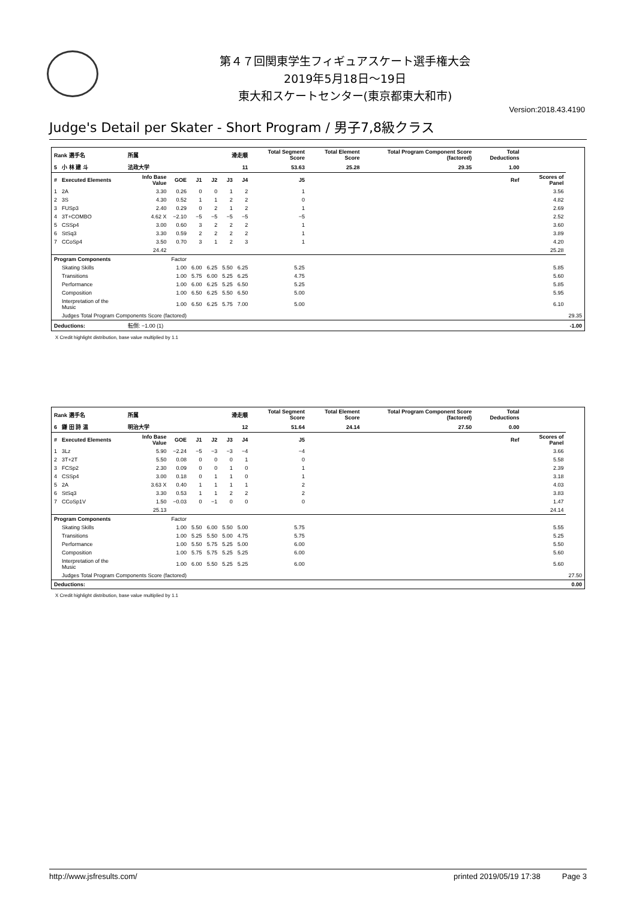第４７回関東学生フィギュアスケート選手権大会
2019年5月18日～19日
東大和スケートセンター(東京都東大和市)
Version:2018.43.4190
Judge's Detail per Skater - Short Program / 男子7,8級クラス
| Rank 選手名 | | 所属 | | 滑走順 | | | | Total Segment Score | | Total Element Score | Total Program Component Score (factored) | Total Deductions | | |
| --- | --- | --- | --- | --- | --- | --- | --- | --- | --- | --- | --- | --- | --- | --- |
| 5 | 小 林 建 斗 | 法政大学 | | 11 | | | | 53.63 | | 25.28 | 29.35 | 1.00 | | |
| # | Executed Elements | Info Base Value | GOE | J1 | J2 | J3 | J4 | J5 | Ref | | | | Scores of Panel | |
| 1 | 2A | 3.30 | 0.26 | 0 | 0 | 1 | 2 | 1 | | | | | 3.56 | |
| 2 | 3S | 4.30 | 0.52 | 1 | 1 | 2 | 2 | 0 | | | | | 4.82 | |
| 3 | FUSp3 | 2.40 | 0.29 | 0 | 2 | 1 | 2 | 1 | | | | | 2.69 | |
| 4 | 3T+COMBO | 4.62 X | −2.10 | −5 | −5 | −5 | −5 | −5 | | | | | 2.52 | |
| 5 | CSSp4 | 3.00 | 0.60 | 3 | 2 | 2 | 2 | 1 | | | | | 3.60 | |
| 6 | StSq3 | 3.30 | 0.59 | 2 | 2 | 2 | 2 | 1 | | | | | 3.89 | |
| 7 | CCoSp4 | 3.50 | 0.70 | 3 | 1 | 2 | 3 | 1 | | | | | 4.20 | |
| | | 24.42 | | | | | | | | | | | 25.28 | |
| Program Components | | | Factor | | | | | | | | | | | |
| | Skating Skills | | 1.00 | 6.00 | 6.25 | 5.50 | 6.25 | 5.25 | | | | | 5.85 | |
| | Transitions | | 1.00 | 5.75 | 6.00 | 5.25 | 6.25 | 4.75 | | | | | 5.60 | |
| | Performance | | 1.00 | 6.00 | 6.25 | 5.25 | 6.50 | 5.25 | | | | | 5.85 | |
| | Composition | | 1.00 | 6.50 | 6.25 | 5.50 | 6.50 | 5.00 | | | | | 5.95 | |
| | Interpretation of the Music | | 1.00 | 6.50 | 6.25 | 5.75 | 7.00 | 5.00 | | | | | 6.10 | |
| | Judges Total Program Components Score (factored) | | | | | | | | | | | | | 29.35 |
| Deductions: | | 転倒: −1.00 (1) | | | | | | | | | | | | -1.00 |
X Credit highlight distribution, base value multiplied by 1.1
| Rank 選手名 | | 所属 | | 滑走順 | | | | Total Segment Score | | Total Element Score | Total Program Component Score (factored) | Total Deductions | | |
| --- | --- | --- | --- | --- | --- | --- | --- | --- | --- | --- | --- | --- | --- | --- |
| 6 | 鎌 田 詩 温 | 明治大学 | | 12 | | | | 51.64 | | 24.14 | 27.50 | 0.00 | | |
| # | Executed Elements | Info Base Value | GOE | J1 | J2 | J3 | J4 | J5 | Ref | | | | Scores of Panel | |
| 1 | 3Lz | 5.90 | −2.24 | −5 | −3 | −3 | −4 | −4 | | | | | 3.66 | |
| 2 | 3T+2T | 5.50 | 0.08 | 0 | 0 | 0 | 1 | 0 | | | | | 5.58 | |
| 3 | FCSp2 | 2.30 | 0.09 | 0 | 0 | 1 | 0 | 1 | | | | | 2.39 | |
| 4 | CSSp4 | 3.00 | 0.18 | 0 | 1 | 1 | 0 | 1 | | | | | 3.18 | |
| 5 | 2A | 3.63 X | 0.40 | 1 | 1 | 1 | 1 | 2 | | | | | 4.03 | |
| 6 | StSq3 | 3.30 | 0.53 | 1 | 1 | 2 | 2 | 2 | | | | | 3.83 | |
| 7 | CCoSp1V | 1.50 | −0.03 | 0 | −1 | 0 | 0 | 0 | | | | | 1.47 | |
| | | 25.13 | | | | | | | | | | | 24.14 | |
| Program Components | | | Factor | | | | | | | | | | | |
| | Skating Skills | | 1.00 | 5.50 | 6.00 | 5.50 | 5.00 | 5.75 | | | | | 5.55 | |
| | Transitions | | 1.00 | 5.25 | 5.50 | 5.00 | 4.75 | 5.75 | | | | | 5.25 | |
| | Performance | | 1.00 | 5.50 | 5.75 | 5.25 | 5.00 | 6.00 | | | | | 5.50 | |
| | Composition | | 1.00 | 5.75 | 5.75 | 5.25 | 5.25 | 6.00 | | | | | 5.60 | |
| | Interpretation of the Music | | 1.00 | 6.00 | 5.50 | 5.25 | 5.25 | 6.00 | | | | | 5.60 | |
| | Judges Total Program Components Score (factored) | | | | | | | | | | | | | 27.50 |
| Deductions: | | | | | | | | | | | | | | 0.00 |
X Credit highlight distribution, base value multiplied by 1.1
http://www.jsfresults.com/ printed 2019/05/19 17:38 Page 3